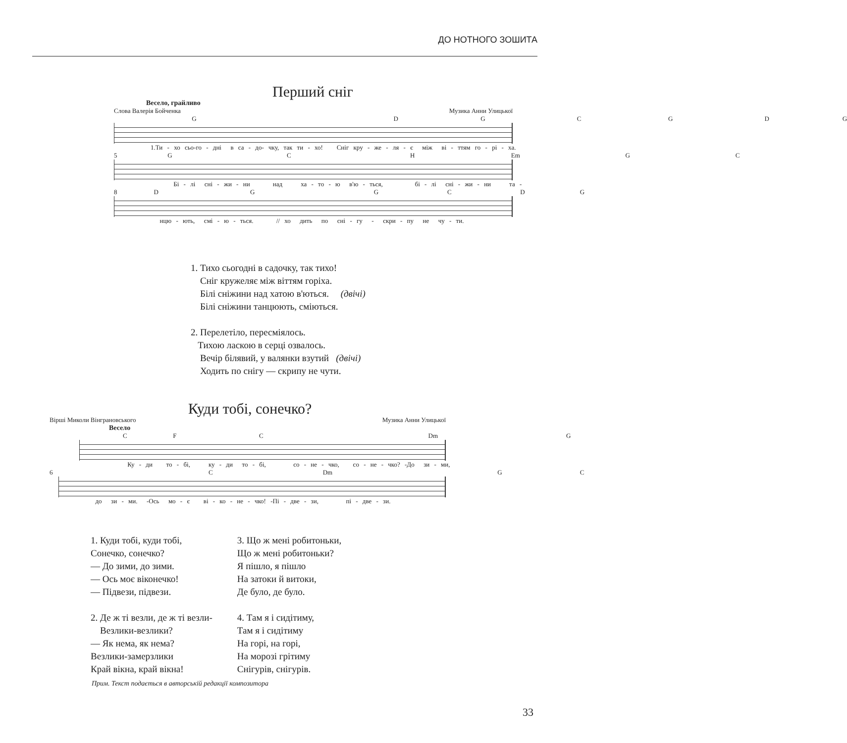ДО НОТНОГО ЗОШИТА
Перший сніг
Весело, грайливо
Слова Валерія Бойченка Музика Анни Улицької
G D G C G D G
1.Ти - хо сьо-го - дні в са - до- чку, так ти - хо! Сніг кру - же - ля - є між ві - ттям го - рі - ха.
5 G C H Em G C
Бі - лі сні - жи - ни над ха - то - ю в'ю - ться, бі - лі сні - жи - ни та -
8 D G G C D G
нцю - ють, смі - ю - ться. // хо дить по сні - гу - скри - пу не чу - ти.
1. Тихо сьогодні в садочку, так тихо!
Сніг кружеляє між віттям горіха.
Білі сніжини над хатою в'ються. (двічі)
Білі сніжини танцюють, сміються.
2. Перелетіло, пересміялось.
Тихою ласкою в серці озвалось.
Вечір білявий, у валянки взутий (двічі)
Ходить по снігу — скрипу не чути.
Куди тобі, сонечко?
Вірші Миколи Вінграновського Музика Анни Улицької
Весело
C F C Dm G
Ку - ди то - бі, ку - ди то - бі, со - не - чко, со - не - чко? -До зи - ми,
6 C Dm G C
до зи - ми. -Ось мо - є ві - ко - не - чко! -Пі - две - зи, пі - две - зи.
1. Куди тобі, куди тобі,
Сонечко, сонечко?
— До зими, до зими.
— Ось моє віконечко!
— Підвези, підвези.
2. Де ж ті везли, де ж ті везли-
Везлики-везлики?
— Як нема, як нема?
Везлики-замерзлики
Край вікна, край вікна!
3. Що ж мені робитоньки,
Що ж мені робитоньки?
Я пішло, я пішло
На затоки й витоки,
Де було, де було.
4. Там я і сидітиму,
Там я і сидітиму
На горі, на горі,
На морозі грітиму
Снігурів, снігурів.
Прим. Текст подається в авторській редакції композитора
33